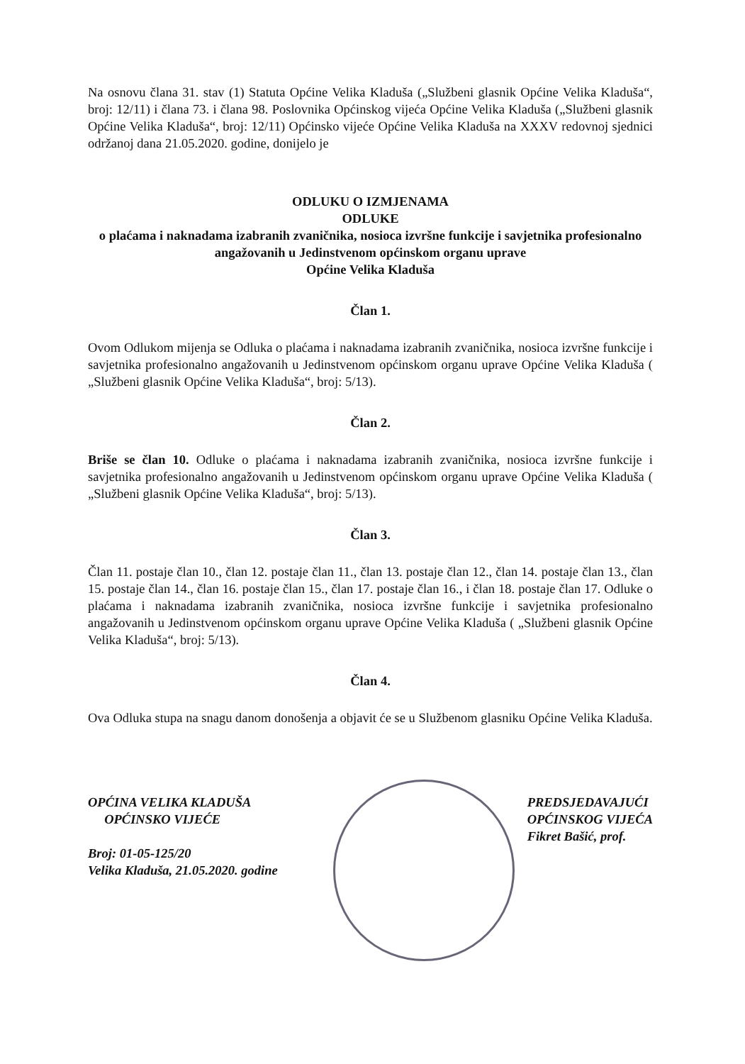Na osnovu člana 31. stav (1) Statuta Općine Velika Kladuša („Službeni glasnik Općine Velika Kladuša“, broj: 12/11) i člana 73. i člana 98. Poslovnika Općinskog vijeća Općine Velika Kladuša („Službeni glasnik Općine Velika Kladuša“, broj: 12/11) Općinsko vijeće Općine Velika Kladuša na XXXV redovnoj sjednici održanoj dana 21.05.2020. godine, donijelo je
ODLUKU O IZMJENAMA
ODLUKE
o plaćama i naknadama izabranih zvaničnika, nosioca izvršne funkcije i savjetnika profesionalno angažovanih u Jedinstvenom općinskom organu uprave
Općine Velika Kladuša
Član 1.
Ovom Odlukom mijenja se Odluka o plaćama i naknadama izabranih zvaničnika, nosioca izvršne funkcije i savjetnika profesionalno angažovanih u Jedinstvenom općinskom organu uprave Općine Velika Kladuša ( „Službeni glasnik Općine Velika Kladuša“, broj: 5/13).
Član 2.
Briše se član 10. Odluke o plaćama i naknadama izabranih zvaničnika, nosioca izvršne funkcije i savjetnika profesionalno angažovanih u Jedinstvenom općinskom organu uprave Općine Velika Kladuša ( „Službeni glasnik Općine Velika Kladuša“, broj: 5/13).
Član 3.
Član 11. postaje član 10., član 12. postaje član 11., član 13. postaje član 12., član 14. postaje član 13., član 15. postaje član 14., član 16. postaje član 15., član 17. postaje član 16., i član 18. postaje član 17. Odluke o plaćama i naknadama izabranih zvaničnika, nosioca izvršne funkcije i savjetnika profesionalno angažovanih u Jedinstvenom općinskom organu uprave Općine Velika Kladuša ( „Službeni glasnik Općine Velika Kladuša“, broj: 5/13).
Član 4.
Ova Odluka stupa na snagu danom donošenja a objavit će se u Službenom glasniku Općine Velika Kladuša.
OPĆINA VELIKA KLADUŠA
OPĆINSKO VIJEĆE
Broj: 01-05-125/20
Velika Kladuša, 21.05.2020. godine
PREDSJEDAVAJUĆI
OPĆINSKOG VIJEĆA
Fikret Bašić, prof.